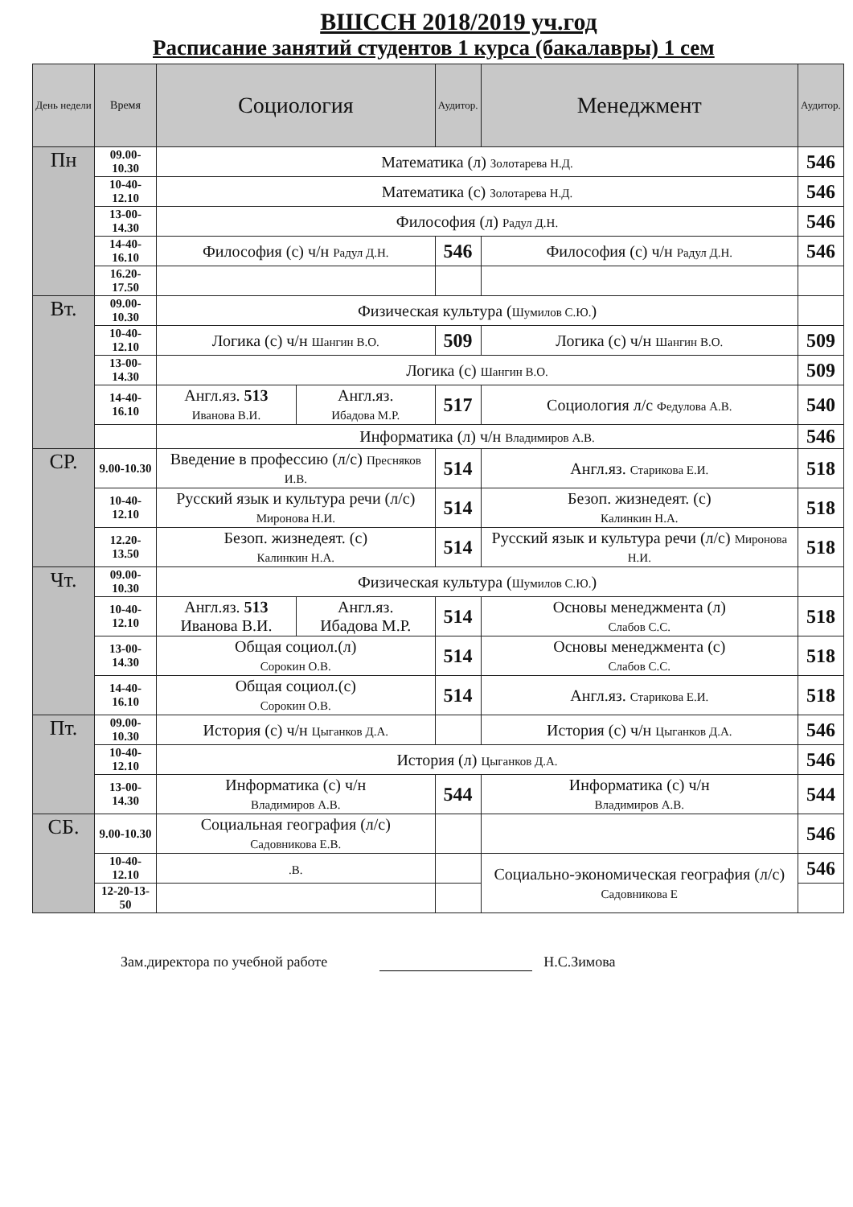ВШССН 2018/2019 уч.год
Расписание занятий студентов 1 курса (бакалавры) 1 сем
| День недели | Время | Социология | | Аудитор. | Менеджмент | Аудитор. |
| --- | --- | --- | --- | --- | --- | --- |
| Пн | 09.00-10.30 | Математика (л) Золотарева Н.Д. | | | | 546 |
| | 10-40-12.10 | Математика (с) Золотарева Н.Д. | | | | 546 |
| | 13-00-14.30 | Философия (л) Радул Д.Н. | | | | 546 |
| | 14-40-16.10 | Философия (с) ч/н Радул Д.Н. | | 546 | Философия (с) ч/н Радул Д.Н. | 546 |
| | 16.20-17.50 | | | | | |
| Вт. | 09.00-10.30 | Физическая культура ( Шумилов С.Ю. ) | | | | |
| | 10-40-12.10 | Логика (с) ч/н Шангин В.О. | | 509 | Логика (с) ч/н Шангин В.О. | 509 |
| | 13-00-14.30 | Логика (с) Шангин В.О. | | | | 509 |
| | 14-40-16.10 | Англ.яз. 513 Иванова В.И. | Англ.яз. Ибадова М.Р. | 517 | Социология л/с Федулова А.В. | 540 |
| | | Информатика (л) ч/н Владимиров А.В. | | | | 546 |
| СР. | 9.00-10.30 | Введение в профессию (л/с) Пресняков И.В. | | 514 | Англ.яз. Старикова Е.И. | 518 |
| | 10-40-12.10 | Русский язык и культура речи (л/с) Миронова Н.И. | | 514 | Безоп. жизнедеят. (с) Калинкин Н.А. | 518 |
| | 12.20-13.50 | Безоп. жизнедеят. (с) Калинкин Н.А. | | 514 | Русский язык и культура речи (л/с) Миронова Н.И. | 518 |
| Чт. | 09.00-10.30 | Физическая культура ( Шумилов С.Ю. ) | | | | |
| | 10-40-12.10 | Англ.яз. 513 Иванова В.И. | Англ.яз. Ибадова М.Р. | 514 | Основы менеджмента (л) Слабов С.С. | 518 |
| | 13-00-14.30 | Общая социол.(л) Сорокин О.В. | | 514 | Основы менеджмента (с) Слабов С.С. | 518 |
| | 14-40-16.10 | Общая социол.(с) Сорокин О.В. | | 514 | Англ.яз. Старикова Е.И. | 518 |
| Пт. | 09.00-10.30 | История (с) ч/н Цыганков Д.А. | | | История (с) ч/н Цыганков Д.А. | 546 |
| | 10-40-12.10 | История (л) Цыганков Д.А. | | | | 546 |
| | 13-00-14.30 | Информатика (с) ч/н Владимиров А.В. | | 544 | Информатика (с) ч/н Владимиров А.В. | 544 |
| СБ. | 9.00-10.30 | Социальная география (л/с) Садовникова Е.В. | | | | 546 |
| | 10-40-12.10 | .В. | | | Социально-экономическая география (л/с) Садовникова Е | 546 |
| | 12-20-13-50 | | | | | |
Зам.директора по учебной работе Н.С.Зимова